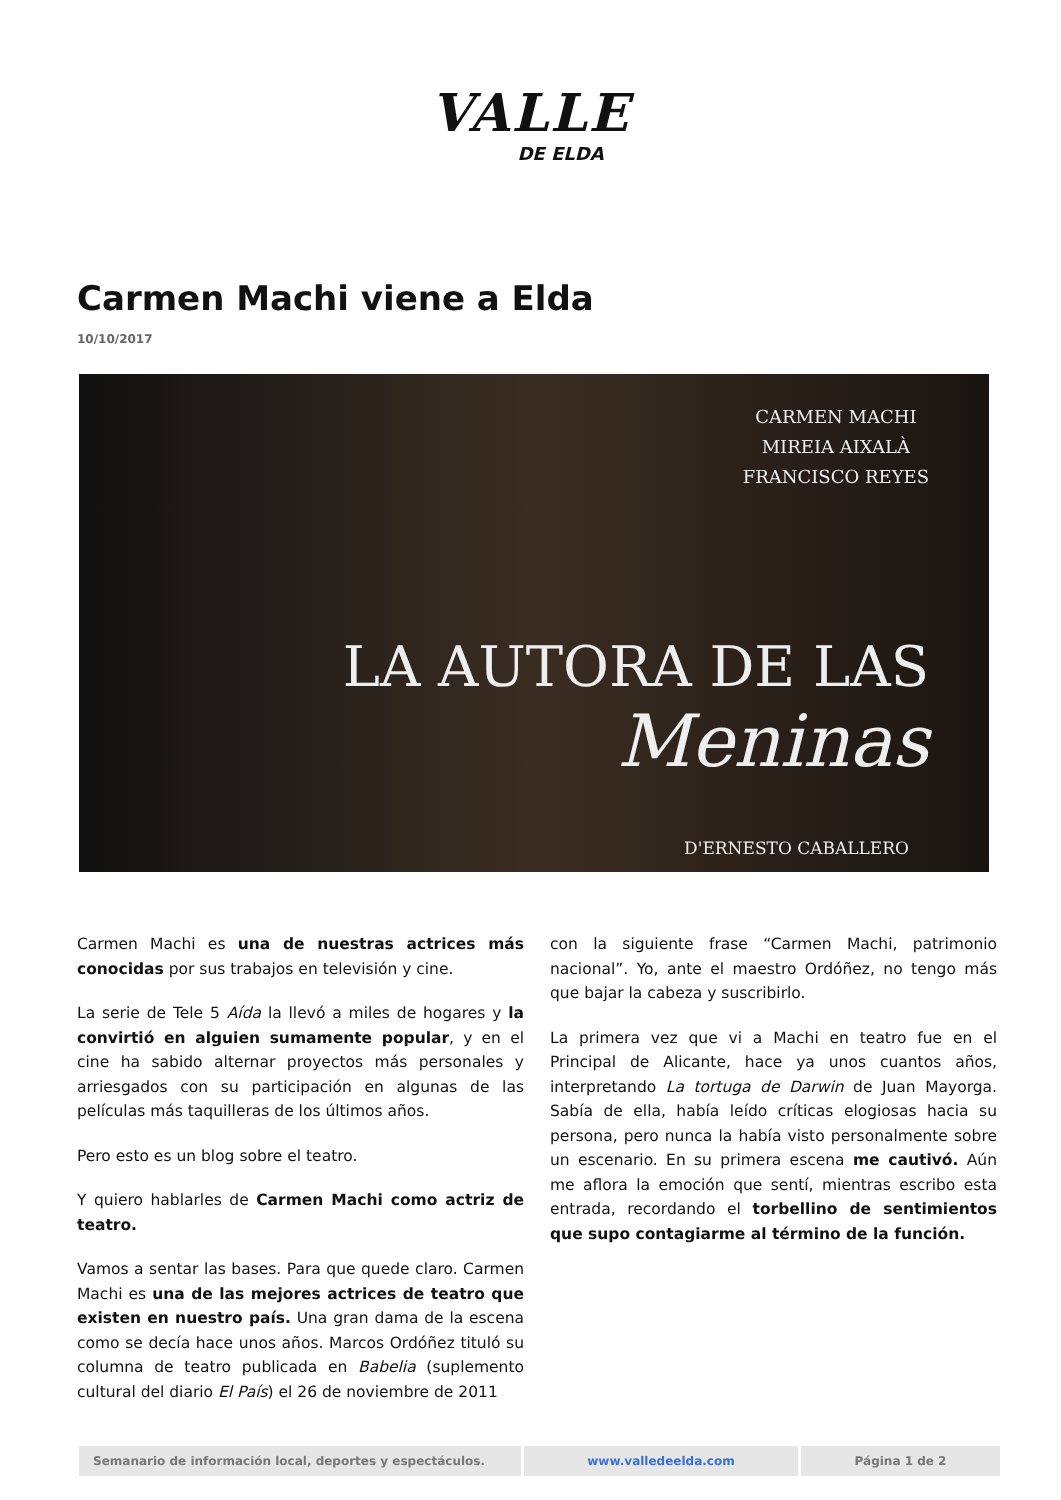VALLE
DE ELDA
Carmen Machi viene a Elda
10/10/2017
CARMEN MACHI
MIREIA AIXALÀ
FRANCISCO REYES
LA AUTORA DE LAS
Meninas
D'ERNESTO CABALLERO
Carmen Machi es una de nuestras actrices más conocidas por sus trabajos en televisión y cine.
La serie de Tele 5 Aída la llevó a miles de hogares y la convirtió en alguien sumamente popular, y en el cine ha sabido alternar proyectos más personales y arriesgados con su participación en algunas de las películas más taquilleras de los últimos años.
Pero esto es un blog sobre el teatro.
Y quiero hablarles de Carmen Machi como actriz de teatro.
Vamos a sentar las bases. Para que quede claro. Carmen Machi es una de las mejores actrices de teatro que existen en nuestro país. Una gran dama de la escena como se decía hace unos años. Marcos Ordóñez tituló su columna de teatro publicada en Babelia (suplemento cultural del diario El País) el 26 de noviembre de 2011
con la siguiente frase “Carmen Machi, patrimonio nacional”. Yo, ante el maestro Ordóñez, no tengo más que bajar la cabeza y suscribirlo.
La primera vez que vi a Machi en teatro fue en el Principal de Alicante, hace ya unos cuantos años, interpretando La tortuga de Darwin de Juan Mayorga. Sabía de ella, había leído críticas elogiosas hacia su persona, pero nunca la había visto personalmente sobre un escenario. En su primera escena me cautivó. Aún me aflora la emoción que sentí, mientras escribo esta entrada, recordando el torbellino de sentimientos que supo contagiarme al término de la función.
Semanario de información local, deportes y espectáculos. www.valledeelda.com Página 1 de 2